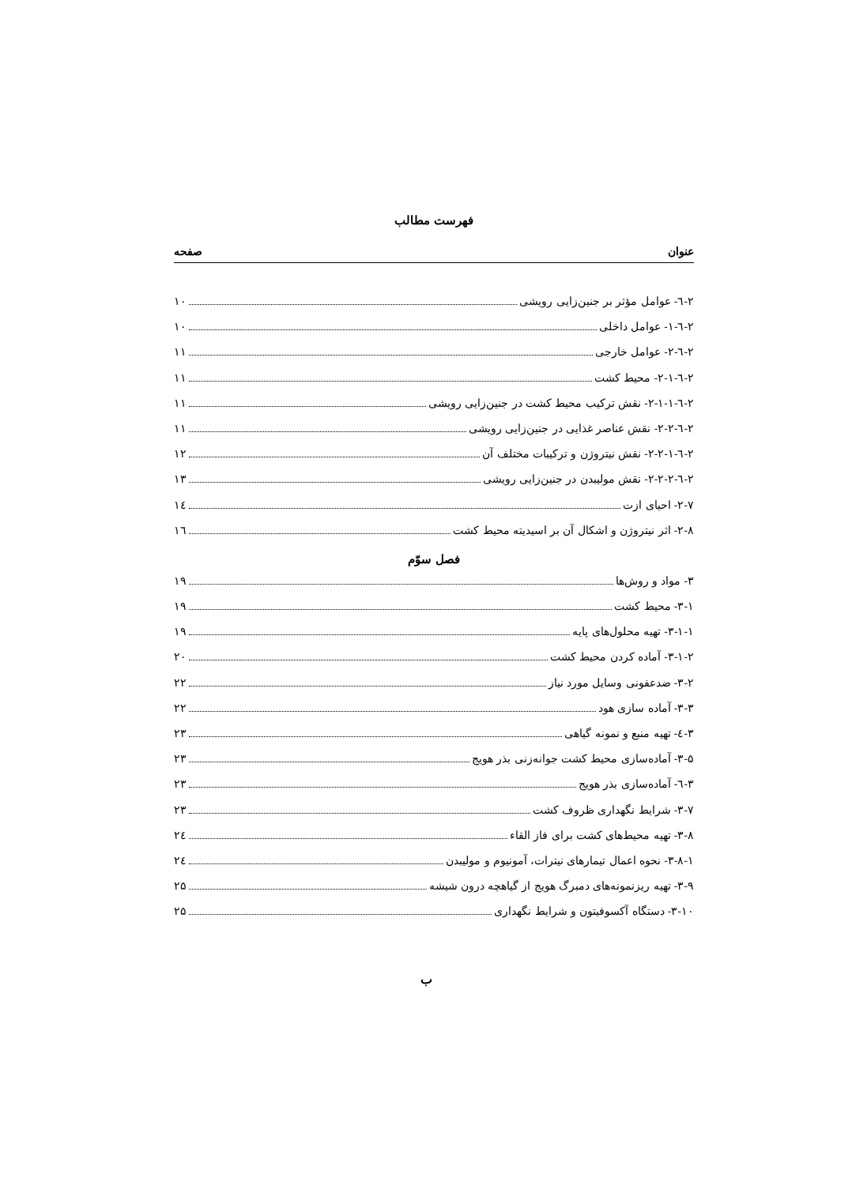فهرست مطالب
عنوان صفحه
۲-٦- عوامل مؤثر بر جنین‌زایی رویشی ۱۰
۲-٦-۱- عوامل داخلی ۱۰
۲-٦-۲- عوامل خارجی ۱۱
۲-٦-۲-۱- محیط کشت ۱۱
۲-٦-۲-۱-۱- نقش ترکیب محیط کشت در جنین‌زایی رویشی ۱۱
۲-٦-۲-۲- نقش عناصر غذایی در جنین‌زایی رویشی ۱۱
۲-٦-۲-۲-۱- نقش نیتروژن و ترکیبات مختلف آن ۱۲
۲-٦-۲-۲-۲- نقش مولیبدن در جنین‌زایی رویشی ۱۳
۲-۷- احیای ازت ۱٤
۲-۸- اثر نیتروژن و اشکال آن بر اسیدیته محیط کشت ۱٦
فصل سوّم
۳- مواد و روش‌ها ۱۹
۳-۱- محیط کشت ۱۹
۳-۱-۱- تهیه محلول‌های پایه ۱۹
۳-۱-۲- آماده کردن محیط کشت ۲۰
۳-۲- ضدعفونی وسایل مورد نیاز ۲۲
۳-۳- آماده سازی هود ۲۲
۳-٤- تهیه منبع و نمونه گیاهی ۲۳
۳-۵- آماده‌سازی محیط کشت جوانه‌زنی بذر هویج ۲۳
۳-٦- آماده‌سازی بذر هویج ۲۳
۳-۷- شرایط نگهداری ظروف کشت ۲۳
۳-۸- تهیه محیط‌های کشت برای فاز القاء ۲٤
۳-۸-۱- نحوه اعمال تیمارهای نیترات، آمونیوم و مولیبدن ۲٤
۳-۹- تهیه ریزنمونه‌های دمبرگ هویج از گیاهچه درون شیشه ۲۵
۳-۱۰- دستگاه آکسوفیتون و شرایط نگهداری ۲۵
ب